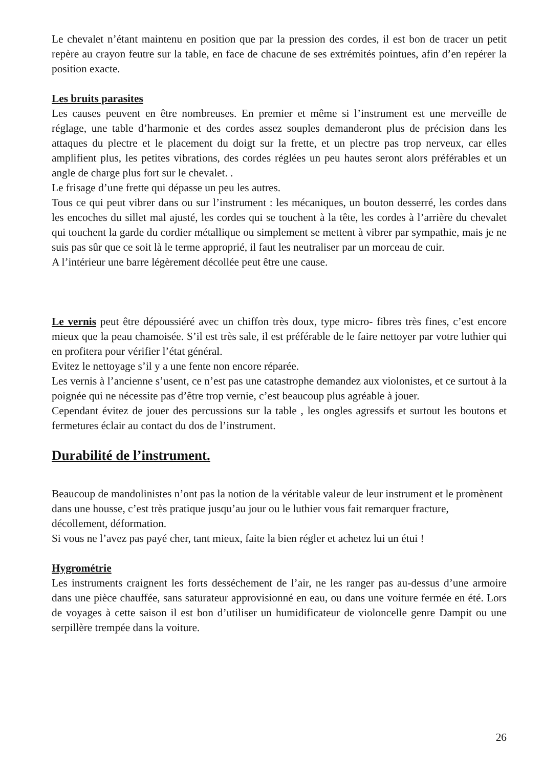Le chevalet n’étant maintenu en position que par la pression des cordes, il est bon de tracer un petit repère au crayon feutre sur la table, en face de chacune de ses extrémités pointues, afin d’en repérer la position exacte.
Les bruits parasites
Les causes peuvent en être nombreuses. En premier et même si l’instrument est une merveille de réglage, une table d’harmonie et des cordes assez souples demanderont plus de précision dans les attaques du plectre et le placement du doigt sur la frette, et un plectre pas trop nerveux, car elles amplifient plus, les petites vibrations, des cordes réglées un peu hautes seront alors préférables et un angle de charge plus fort sur le chevalet. .
Le frisage d’une frette qui dépasse un peu les autres.
Tous ce qui peut vibrer dans ou sur l’instrument : les mécaniques, un bouton desserré, les cordes dans les encoches du sillet mal ajusté, les cordes qui se touchent à la tête, les cordes à l’arrière du chevalet qui touchent la garde du cordier métallique ou simplement se mettent à vibrer par sympathie, mais je ne suis pas sûr que ce soit là le terme approprié, il faut les neutraliser par un morceau de cuir.
A l’intérieur une barre légèrement décollée peut être une cause.
Le vernis peut être dépoussiéré avec un chiffon très doux, type micro- fibres très fines, c’est encore mieux que la peau chamoisée. S’il est très sale, il est préférable de le faire nettoyer par votre luthier qui en profitera pour vérifier l’état général.
Evitez le nettoyage s’il y a une fente non encore réparée.
Les vernis à l’ancienne s’usent, ce n’est pas une catastrophe demandez aux violonistes, et ce surtout à la poignée qui ne nécessite pas d’être trop vernie, c’est beaucoup plus agréable à jouer.
Cependant évitez de jouer des percussions sur la table , les ongles agressifs et surtout les boutons et fermetures éclair au contact du dos de l’instrument.
Durabilité de l’instrument.
Beaucoup de mandolinistes n’ont pas la notion de la véritable valeur de leur instrument et le promènent dans une housse, c’est très pratique jusqu’au jour ou le luthier vous fait remarquer fracture, décollement, déformation.
Si vous ne l’avez pas payé cher, tant mieux, faite la bien régler et achetez lui un étui !
Hygrométrie
Les instruments craignent les forts desséchement de l’air, ne les ranger pas au-dessus d’une armoire dans une pièce chauffée, sans saturateur approvisionné en eau, ou dans une voiture fermée en été. Lors de voyages à cette saison il est bon d’utiliser un humidificateur de violoncelle genre Dampit ou une serpillère trempée dans la voiture.
26